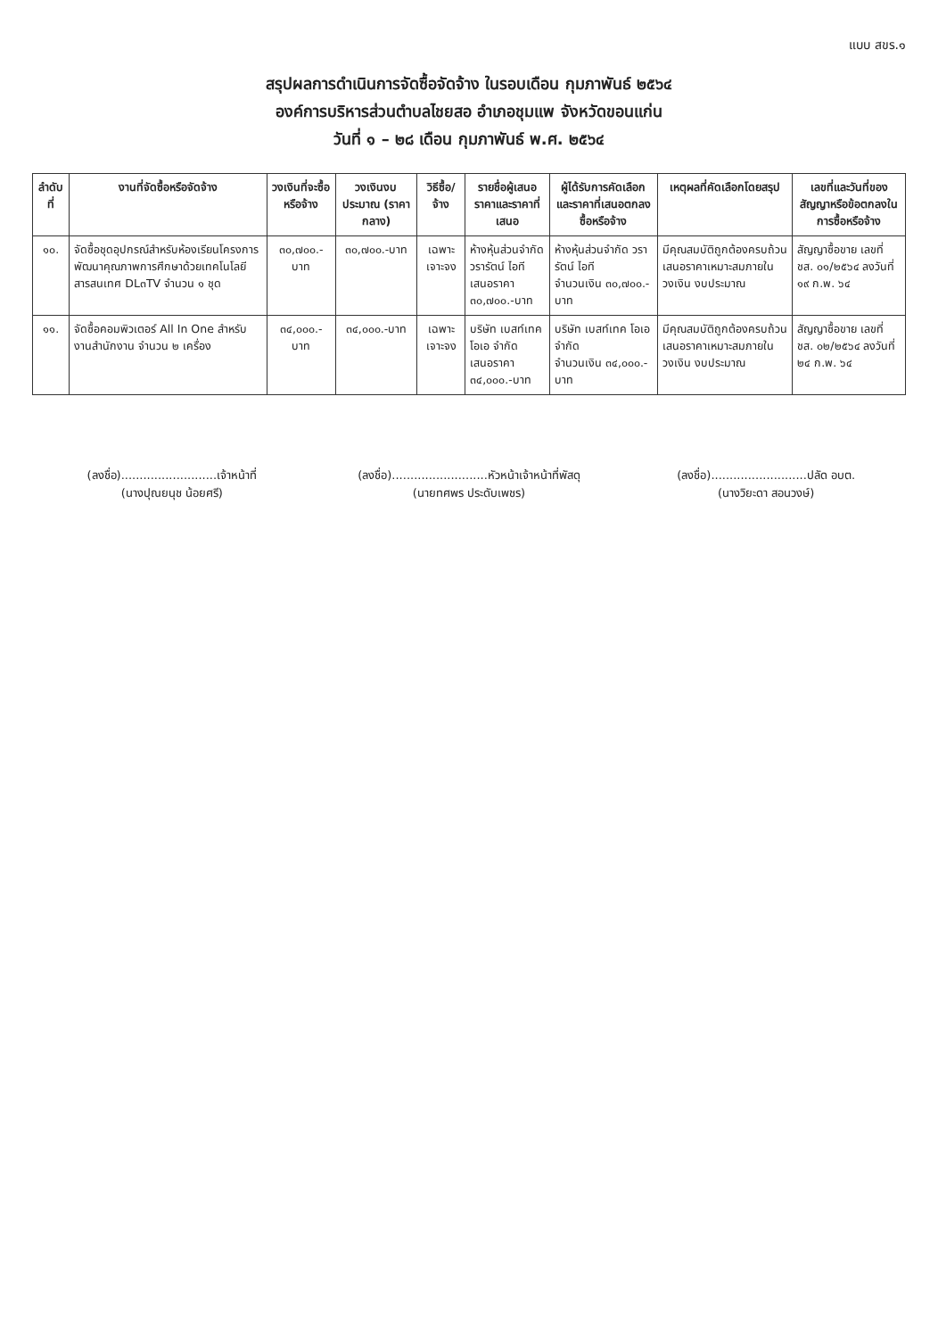แบบ สขร.๑
สรุปผลการดำเนินการจัดซื้อจัดจ้าง ในรอบเดือน กุมภาพันธ์ ๒๕๖๔
องค์การบริหารส่วนตำบลไชยสอ อำเภอชุมแพ จังหวัดขอนแก่น
วันที่ ๑ – ๒๘ เดือน กุมภาพันธ์ พ.ศ. ๒๕๖๔
| ลำดับที่ | งานที่จัดซื้อหรือจัดจ้าง | วงเงินที่จะซื้อหรือจ้าง | วงเงินงบประมาณ (ราคากลาง) | วิธีซื้อ/จ้าง | รายชื่อผู้เสนอราคาและราคาที่เสนอ | ผู้ได้รับการคัดเลือกและราคาที่เสนอตกลงซื้อหรือจ้าง | เหตุผลที่คัดเลือกโดยสรุป | เลขที่และวันที่ของสัญญาหรือข้อตกลงในการซื้อหรือจ้าง |
| --- | --- | --- | --- | --- | --- | --- | --- | --- |
| ๑๐. | จัดซื้อชุดอุปกรณ์สำหรับห้องเรียนโครงการพัฒนาคุณภาพการศึกษาด้วยเทคโนโลยีสารสนเทศ DL๓TV จำนวน ๑ ชุด | ๓๐,๗๐๐.-บาท | ๓๐,๗๐๐.-บาท | เฉพาะเจาะจง | ห้างหุ้นส่วนจำกัด วรารัตน์ ไอที เสนอราคา ๓๐,๗๐๐.-บาท | ห้างหุ้นส่วนจำกัด วรารัตน์ ไอที จำนวนเงิน ๓๐,๗๐๐.-บาท | มีคุณสมบัติถูกต้องครบถ้วนเสนอราคาเหมาะสมภายในวงเงิน งบประมาณ | สัญญาซื้อขาย เลขที่ ชส. ๐๑/๒๕๖๔ ลงวันที่ ๑๙ ก.พ. ๖๔ |
| ๑๑. | จัดซื้อคอมพิวเตอร์ All In One สำหรับงานสำนักงาน จำนวน ๒ เครื่อง | ๓๔,๐๐๐.-บาท | ๓๔,๐๐๐.-บาท | เฉพาะเจาะจง | บริษัท เบสท์เทค โอเอ จำกัด เสนอราคา ๓๔,๐๐๐.-บาท | บริษัท เบสท์เทค โอเอ จำกัด จำนวนเงิน ๓๔,๐๐๐.-บาท | มีคุณสมบัติถูกต้องครบถ้วนเสนอราคาเหมาะสมภายในวงเงิน งบประมาณ | สัญญาซื้อขาย เลขที่ ชส. ๐๒/๒๕๖๔ ลงวันที่ ๒๔ ก.พ. ๖๔ |
(ลงชื่อ)..........................เจ้าหน้าที่
(นางปุณยนุช น้อยศรี)
(ลงชื่อ)..........................หัวหน้าเจ้าหน้าที่พัสดุ
(นายทศพร ประดับเพชร)
(ลงชื่อ)..........................ปลัด อบต.
(นางวิยะดา สอนวงษ์)